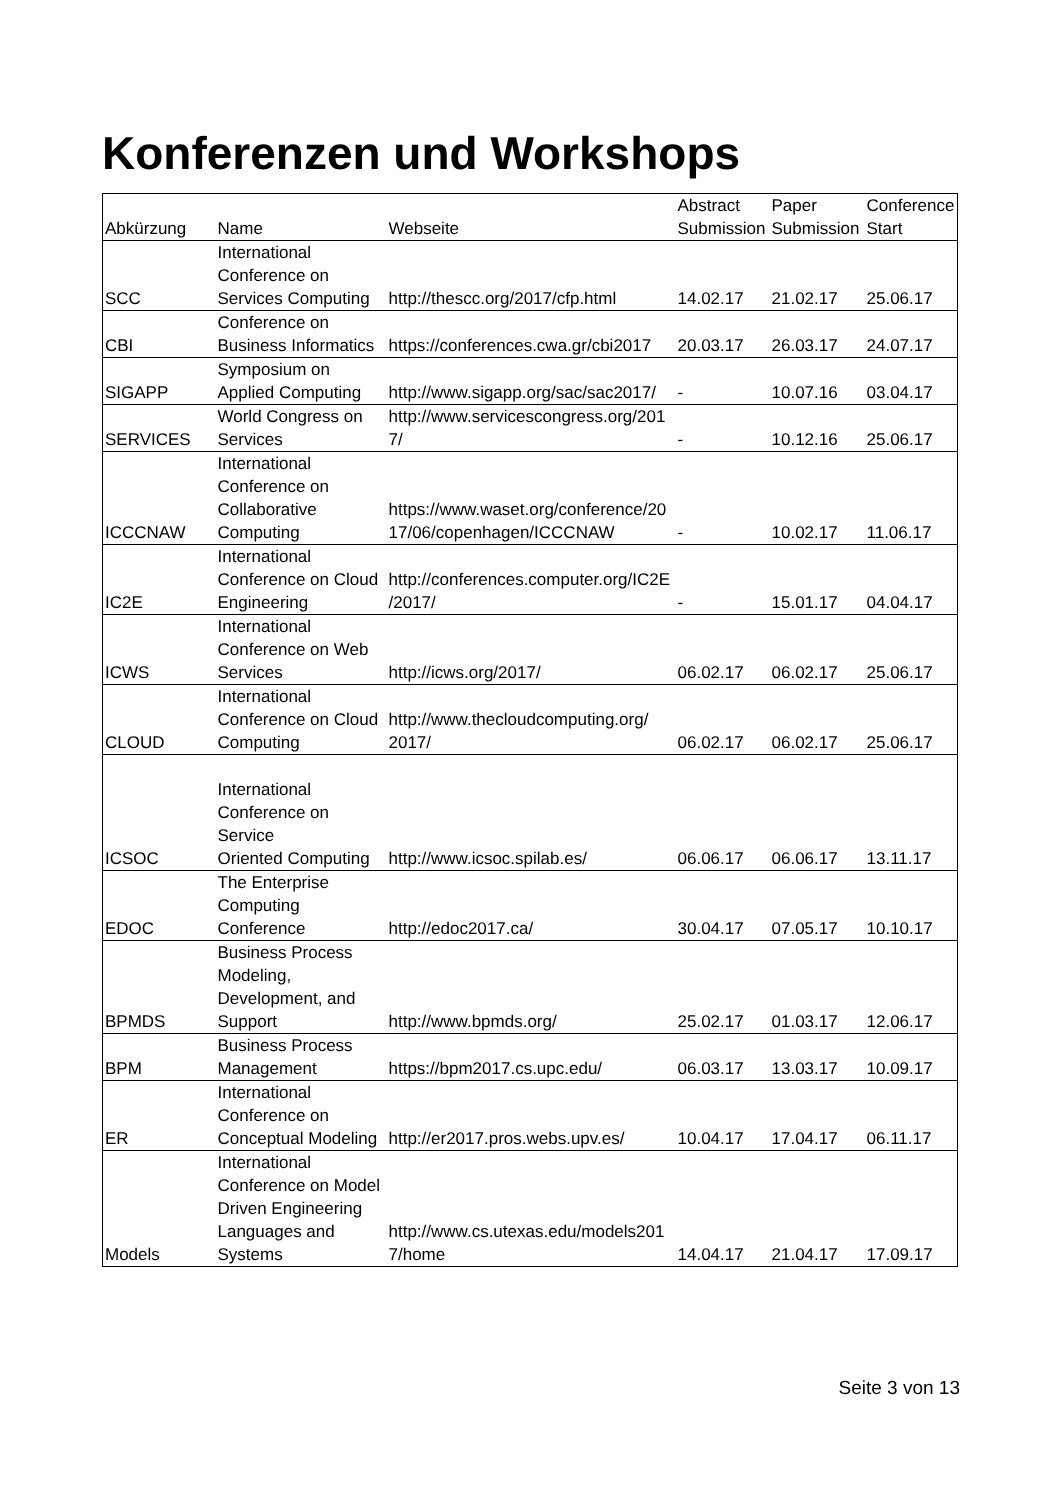Konferenzen und Workshops
| Abkürzung | Name | Webseite | Abstract Submission | Paper Submission | Conference Start |
| --- | --- | --- | --- | --- | --- |
| SCC | International Conference on Services Computing | http://thescc.org/2017/cfp.html | 14.02.17 | 21.02.17 | 25.06.17 |
| CBI | Conference on Business Informatics | https://conferences.cwa.gr/cbi2017 | 20.03.17 | 26.03.17 | 24.07.17 |
| SIGAPP | Symposium on Applied Computing | http://www.sigapp.org/sac/sac2017/ | - | 10.07.16 | 03.04.17 |
| SERVICES | World Congress on Services | http://www.servicescongress.org/201 7/ | - | 10.12.16 | 25.06.17 |
| ICCCNAW | International Conference on Collaborative Computing | https://www.waset.org/conference/20 17/06/copenhagen/ICCCNAW | - | 10.02.17 | 11.06.17 |
| IC2E | International Conference on Cloud Engineering | http://conferences.computer.org/IC2E /2017/ | - | 15.01.17 | 04.04.17 |
| ICWS | International Conference on Web Services | http://icws.org/2017/ | 06.02.17 | 06.02.17 | 25.06.17 |
| CLOUD | International Conference on Cloud Computing | http://www.thecloudcomputing.org/ 2017/ | 06.02.17 | 06.02.17 | 25.06.17 |
| ICSOC | International Conference on Service Oriented Computing | http://www.icsoc.spilab.es/ | 06.06.17 | 06.06.17 | 13.11.17 |
| EDOC | The Enterprise Computing Conference | http://edoc2017.ca/ | 30.04.17 | 07.05.17 | 10.10.17 |
| BPMDS | Business Process Modeling, Development, and Support | http://www.bpmds.org/ | 25.02.17 | 01.03.17 | 12.06.17 |
| BPM | Business Process Management | https://bpm2017.cs.upc.edu/ | 06.03.17 | 13.03.17 | 10.09.17 |
| ER | International Conference on Conceptual Modeling | http://er2017.pros.webs.upv.es/ | 10.04.17 | 17.04.17 | 06.11.17 |
| Models | International Conference on Model Driven Engineering Languages and Systems | http://www.cs.utexas.edu/models201 7/home | 14.04.17 | 21.04.17 | 17.09.17 |
Seite 3 von 13